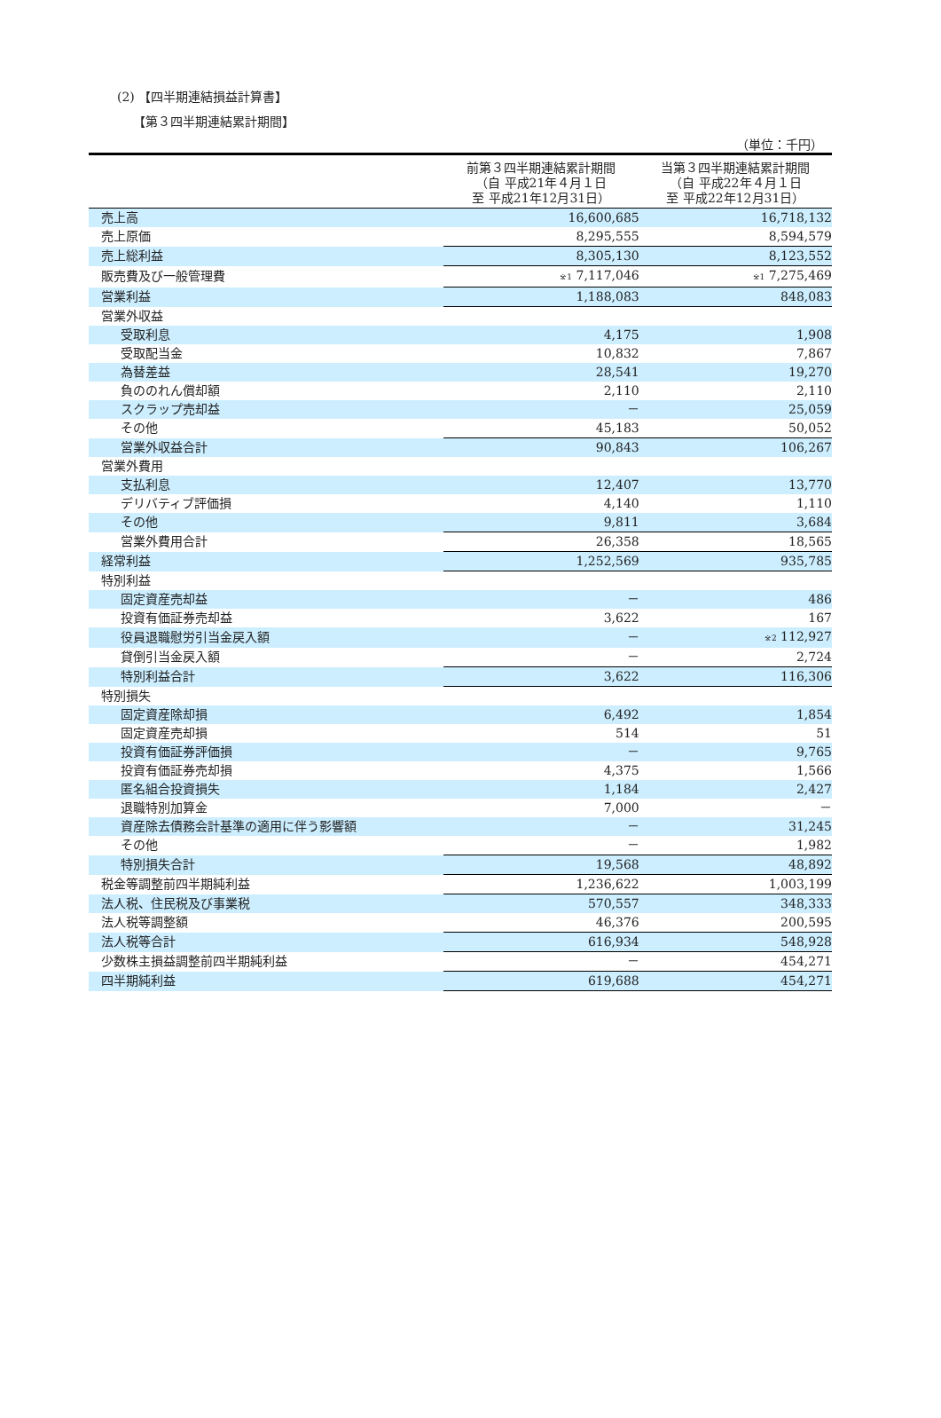(2) 【四半期連結損益計算書】
【第３四半期連結累計期間】
（単位：千円）
| | 前第３四半期連結累計期間 （自 平成21年４月１日 至 平成21年12月31日） | 当第３四半期連結累計期間 （自 平成22年４月１日 至 平成22年12月31日） |
| --- | --- | --- |
| 売上高 | 16,600,685 | 16,718,132 |
| 売上原価 | 8,295,555 | 8,594,579 |
| 売上総利益 | 8,305,130 | 8,123,552 |
| 販売費及び一般管理費 | ※1 7,117,046 | ※1 7,275,469 |
| 営業利益 | 1,188,083 | 848,083 |
| 営業外収益 | | |
| 受取利息 | 4,175 | 1,908 |
| 受取配当金 | 10,832 | 7,867 |
| 為替差益 | 28,541 | 19,270 |
| 負ののれん償却額 | 2,110 | 2,110 |
| スクラップ売却益 | － | 25,059 |
| その他 | 45,183 | 50,052 |
| 営業外収益合計 | 90,843 | 106,267 |
| 営業外費用 | | |
| 支払利息 | 12,407 | 13,770 |
| デリバティブ評価損 | 4,140 | 1,110 |
| その他 | 9,811 | 3,684 |
| 営業外費用合計 | 26,358 | 18,565 |
| 経常利益 | 1,252,569 | 935,785 |
| 特別利益 | | |
| 固定資産売却益 | － | 486 |
| 投資有価証券売却益 | 3,622 | 167 |
| 役員退職慰労引当金戻入額 | － | ※2 112,927 |
| 貸倒引当金戻入額 | － | 2,724 |
| 特別利益合計 | 3,622 | 116,306 |
| 特別損失 | | |
| 固定資産除却損 | 6,492 | 1,854 |
| 固定資産売却損 | 514 | 51 |
| 投資有価証券評価損 | － | 9,765 |
| 投資有価証券売却損 | 4,375 | 1,566 |
| 匿名組合投資損失 | 1,184 | 2,427 |
| 退職特別加算金 | 7,000 | － |
| 資産除去債務会計基準の適用に伴う影響額 | － | 31,245 |
| その他 | － | 1,982 |
| 特別損失合計 | 19,568 | 48,892 |
| 税金等調整前四半期純利益 | 1,236,622 | 1,003,199 |
| 法人税、住民税及び事業税 | 570,557 | 348,333 |
| 法人税等調整額 | 46,376 | 200,595 |
| 法人税等合計 | 616,934 | 548,928 |
| 少数株主損益調整前四半期純利益 | － | 454,271 |
| 四半期純利益 | 619,688 | 454,271 |